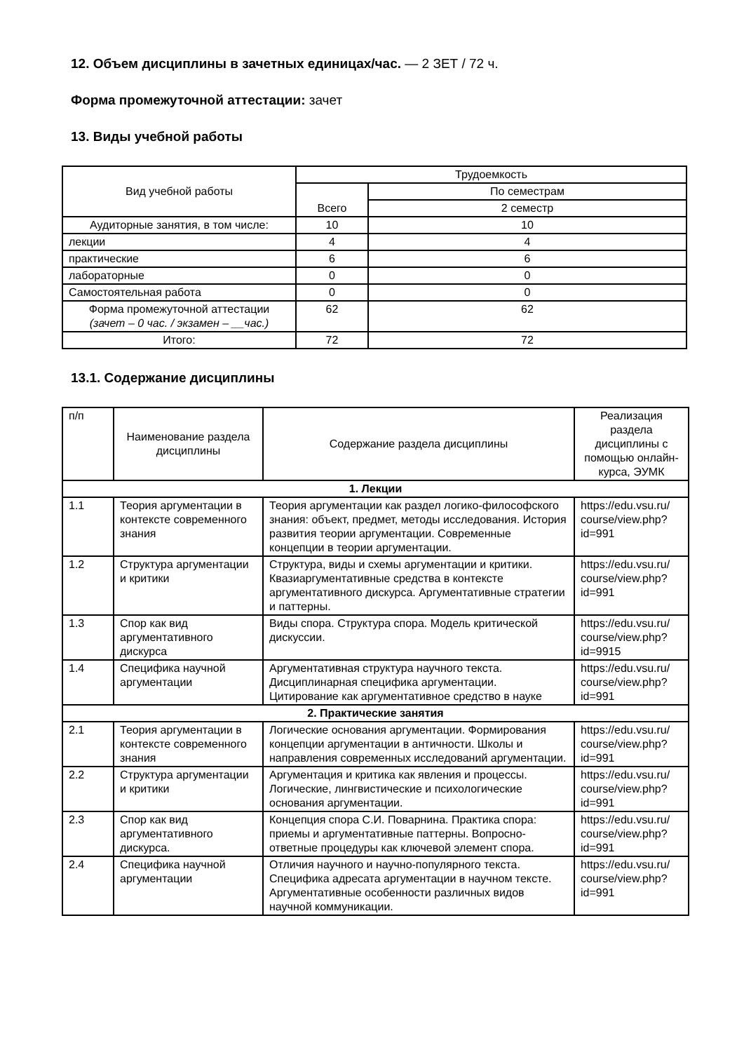12. Объем дисциплины в зачетных единицах/час. — 2 ЗЕТ / 72 ч.
Форма промежуточной аттестации: зачет
13. Виды учебной работы
| Вид учебной работы | Трудоемкость | |
| --- | --- | --- |
| | Всего | По семестрам |
| | | 2 семестр |
| Аудиторные занятия, в том числе: | 10 | 10 |
| лекции | 4 | 4 |
| практические | 6 | 6 |
| лабораторные | 0 | 0 |
| Самостоятельная работа | 0 | 0 |
| Форма промежуточной аттестации (зачет – 0 час. / экзамен – __час.) | 62 | 62 |
| Итого: | 72 | 72 |
13.1. Содержание дисциплины
| п/п | Наименование раздела дисциплины | Содержание раздела дисциплины | Реализация раздела дисциплины с помощью онлайн-курса, ЭУМК |
| 1. Лекции | | | |
| 1.1 | Теория аргументации в контексте современного знания | Теория аргументации как раздел логико-философского знания: объект, предмет, методы исследования. История развития теории аргументации. Современные концепции в теории аргументации. | https://edu.vsu.ru/ course/view.php? id=991 |
| 1.2 | Структура аргументации и критики | Структура, виды и схемы аргументации и критики. Квазиаргументативные средства в контексте аргументативного дискурса. Аргументативные стратегии и паттерны. | https://edu.vsu.ru/ course/view.php? id=991 |
| 1.3 | Спор как вид аргументативного дискурса | Виды спора. Структура спора. Модель критической дискуссии. | https://edu.vsu.ru/ course/view.php? id=9915 |
| 1.4 | Специфика научной аргументации | Аргументативная структура научного текста. Дисциплинарная специфика аргументации. Цитирование как аргументативное средство в науке | https://edu.vsu.ru/ course/view.php? id=991 |
| 2. Практические занятия | | | |
| 2.1 | Теория аргументации в контексте современного знания | Логические основания аргументации. Формирования концепции аргументации в античности. Школы и направления современных исследований аргументации. | https://edu.vsu.ru/ course/view.php? id=991 |
| 2.2 | Структура аргументации и критики | Аргументация и критика как явления и процессы. Логические, лингвистические и психологические основания аргументации. | https://edu.vsu.ru/ course/view.php? id=991 |
| 2.3 | Спор как вид аргументативного дискурса. | Концепция спора С.И. Поварнина. Практика спора: приемы и аргументативные паттерны. Вопросно-ответные процедуры как ключевой элемент спора. | https://edu.vsu.ru/ course/view.php? id=991 |
| 2.4 | Специфика научной аргументации | Отличия научного и научно-популярного текста. Специфика адресата аргументации в научном тексте. Аргументативные особенности различных видов научной коммуникации. | https://edu.vsu.ru/ course/view.php? id=991 |